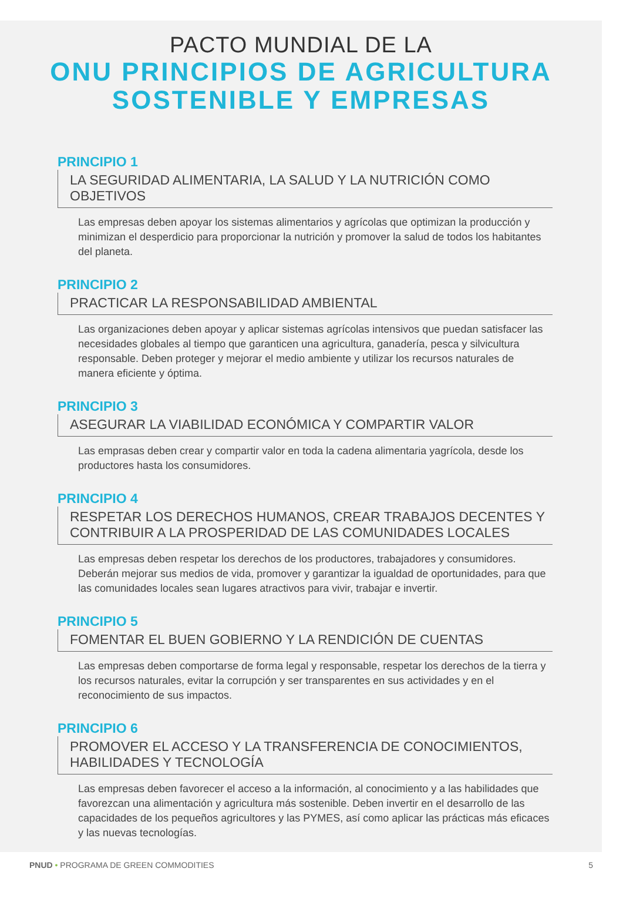PACTO MUNDIAL DE LA
ONU PRINCIPIOS DE AGRICULTURA
SOSTENIBLE Y EMPRESAS
PRINCIPIO 1
LA SEGURIDAD ALIMENTARIA, LA SALUD Y LA NUTRICIÓN COMO OBJETIVOS
Las empresas deben apoyar los sistemas alimentarios y agrícolas que optimizan la producción y minimizan el desperdicio para proporcionar la nutrición y promover la salud de todos los habitantes del planeta.
PRINCIPIO 2
PRACTICAR LA RESPONSABILIDAD AMBIENTAL
Las organizaciones deben apoyar y aplicar sistemas agrícolas intensivos que puedan satisfacer las necesidades globales al tiempo que garanticen una agricultura, ganadería, pesca y silvicultura responsable. Deben proteger y mejorar el medio ambiente y utilizar los recursos naturales de manera eficiente y óptima.
PRINCIPIO 3
ASEGURAR LA VIABILIDAD ECONÓMICA Y COMPARTIR VALOR
Las emprasas deben crear y compartir valor en toda la cadena alimentaria yagrícola, desde los productores hasta los consumidores.
PRINCIPIO 4
RESPETAR LOS DERECHOS HUMANOS, CREAR TRABAJOS DECENTES Y
CONTRIBUIR A LA PROSPERIDAD DE LAS COMUNIDADES LOCALES
Las empresas deben respetar los derechos de los productores, trabajadores y consumidores. Deberán mejorar sus medios de vida, promover y garantizar la igualdad de oportunidades, para que las comunidades locales sean lugares atractivos para vivir, trabajar e invertir.
PRINCIPIO 5
FOMENTAR EL BUEN GOBIERNO Y LA RENDICIÓN DE CUENTAS
Las empresas deben comportarse de forma legal y responsable, respetar los derechos de la tierra y los recursos naturales, evitar la corrupción y ser transparentes en sus actividades y en el reconocimiento de sus impactos.
PRINCIPIO 6
PROMOVER EL ACCESO Y LA TRANSFERENCIA DE CONOCIMIENTOS,
HABILIDADES Y TECNOLOGÍA
Las empresas deben favorecer el acceso a la información, al conocimiento y a las habilidades que favorezcan una alimentación y agricultura más sostenible. Deben invertir en el desarrollo de las capacidades de los pequeños agricultores y las PYMES, así como aplicar las prácticas más eficaces y las nuevas tecnologías.
PNUD • PROGRAMA DE GREEN COMMODITIES 5